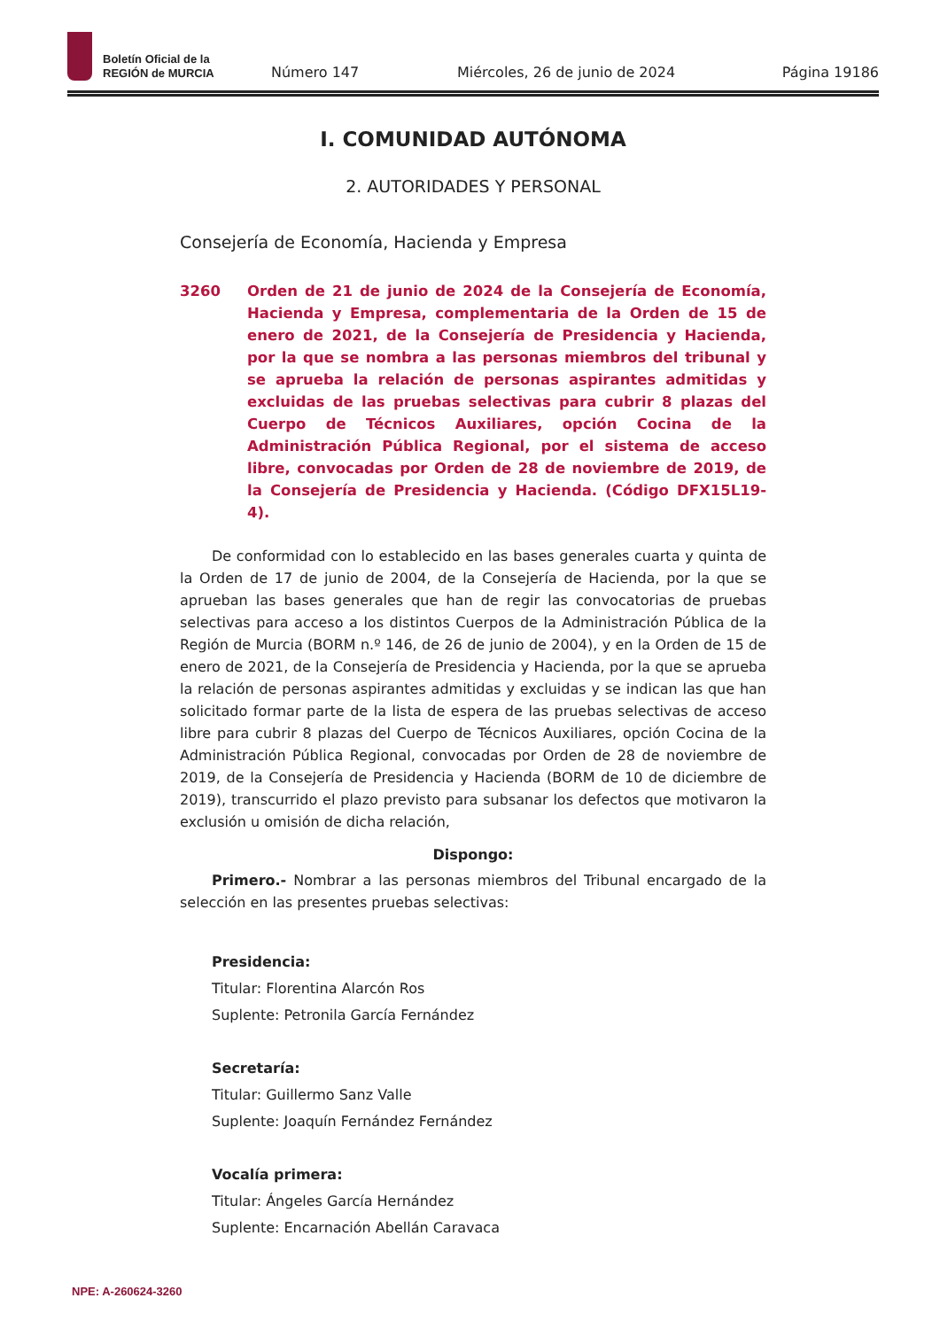Boletín Oficial de la
REGIÓN de MURCIA
Número 147 Miércoles, 26 de junio de 2024 Página 19186
I. COMUNIDAD AUTÓNOMA
2. AUTORIDADES Y PERSONAL
Consejería de Economía, Hacienda y Empresa
3260 Orden de 21 de junio de 2024 de la Consejería de Economía, Hacienda y Empresa, complementaria de la Orden de 15 de enero de 2021, de la Consejería de Presidencia y Hacienda, por la que se nombra a las personas miembros del tribunal y se aprueba la relación de personas aspirantes admitidas y excluidas de las pruebas selectivas para cubrir 8 plazas del Cuerpo de Técnicos Auxiliares, opción Cocina de la Administración Pública Regional, por el sistema de acceso libre, convocadas por Orden de 28 de noviembre de 2019, de la Consejería de Presidencia y Hacienda. (Código DFX15L19-4).
De conformidad con lo establecido en las bases generales cuarta y quinta de la Orden de 17 de junio de 2004, de la Consejería de Hacienda, por la que se aprueban las bases generales que han de regir las convocatorias de pruebas selectivas para acceso a los distintos Cuerpos de la Administración Pública de la Región de Murcia (BORM n.º 146, de 26 de junio de 2004), y en la Orden de 15 de enero de 2021, de la Consejería de Presidencia y Hacienda, por la que se aprueba la relación de personas aspirantes admitidas y excluidas y se indican las que han solicitado formar parte de la lista de espera de las pruebas selectivas de acceso libre para cubrir 8 plazas del Cuerpo de Técnicos Auxiliares, opción Cocina de la Administración Pública Regional, convocadas por Orden de 28 de noviembre de 2019, de la Consejería de Presidencia y Hacienda (BORM de 10 de diciembre de 2019), transcurrido el plazo previsto para subsanar los defectos que motivaron la exclusión u omisión de dicha relación,
Dispongo:
Primero.- Nombrar a las personas miembros del Tribunal encargado de la selección en las presentes pruebas selectivas:
Presidencia:
Titular: Florentina Alarcón Ros
Suplente: Petronila García Fernández
Secretaría:
Titular: Guillermo Sanz Valle
Suplente: Joaquín Fernández Fernández
Vocalía primera:
Titular: Ángeles García Hernández
Suplente: Encarnación Abellán Caravaca
NPE: A-260624-3260